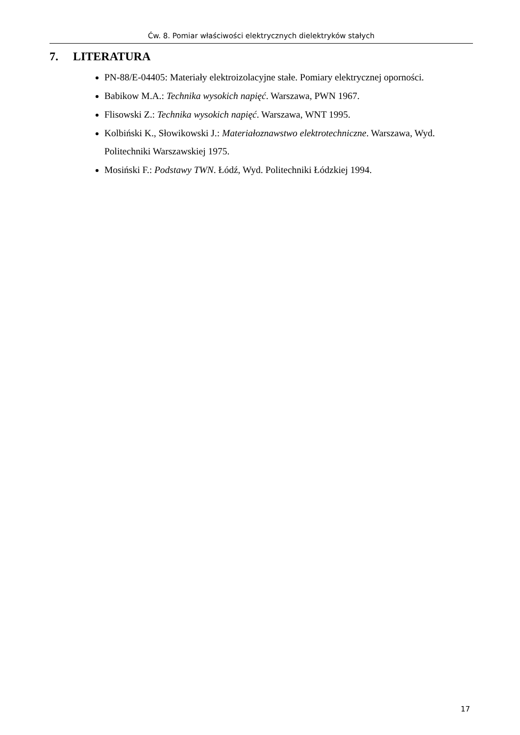Ćw. 8. Pomiar właściwości elektrycznych dielektryków stałych
7. LITERATURA
PN-88/E-04405: Materiały elektroizolacyjne stałe. Pomiary elektrycznej oporności.
Babikow M.A.: Technika wysokich napięć. Warszawa, PWN 1967.
Flisowski Z.: Technika wysokich napięć. Warszawa, WNT 1995.
Kolbiński K., Słowikowski J.: Materiałoznawstwo elektrotechniczne. Warszawa, Wyd. Politechniki Warszawskiej 1975.
Mosiński F.: Podstawy TWN. Łódź, Wyd. Politechniki Łódzkiej 1994.
17